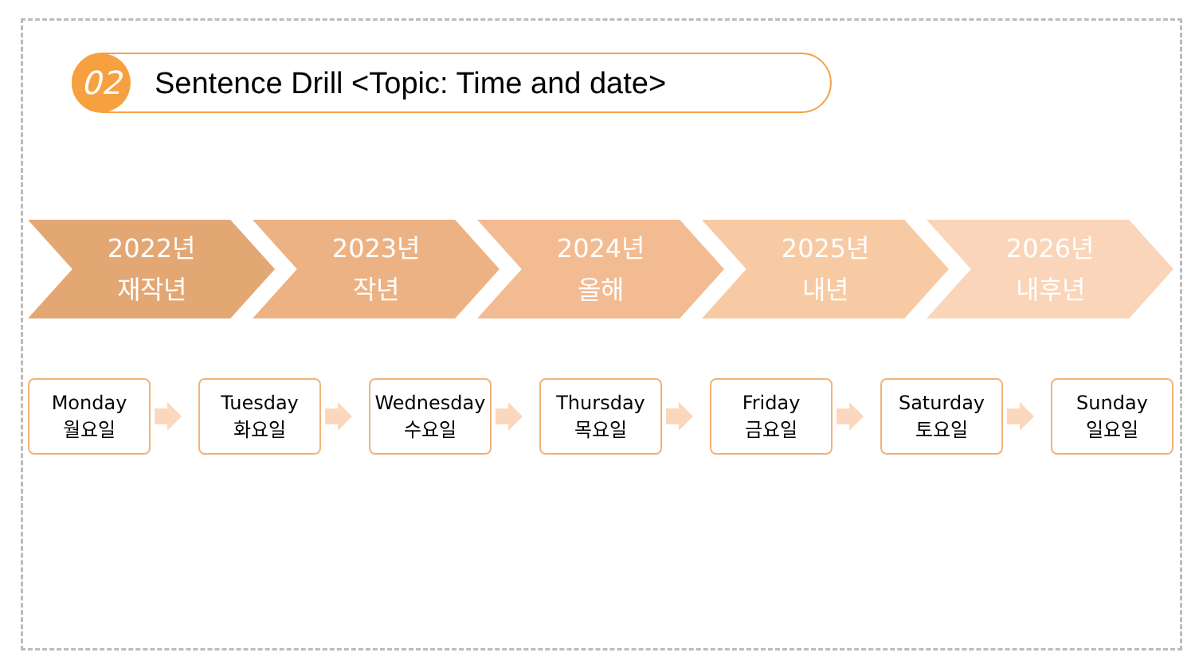02
Sentence Drill <Topic: Time and date>
2022년
재작년
2023년
작년
2024년
올해
2025년
내년
2026년
내후년
Monday
월요일
Tuesday
화요일
Wednesday
수요일
Thursday
목요일
Friday
금요일
Saturday
토요일
Sunday
일요일